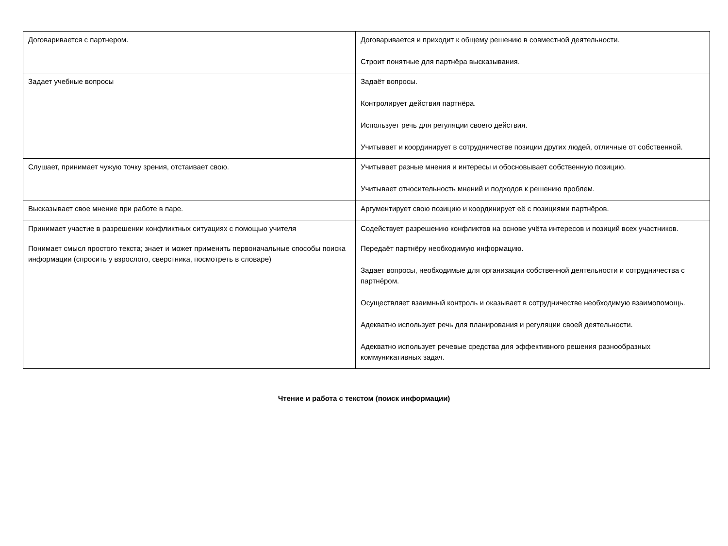| Договаривается с партнером. | Договаривается и приходит к общему решению в совместной деятельности. Строит понятные для партнёра высказывания. |
| Задает учебные вопросы | Задаёт вопросы. Контролирует действия партнёра. Использует речь для регуляции своего действия. Учитывает и координирует в сотрудничестве позиции других людей, отличные от собственной. |
| Слушает, принимает чужую точку зрения, отстаивает свою. | Учитывает разные мнения и интересы и обосновывает собственную позицию. Учитывает относительность мнений и подходов к решению проблем. |
| Высказывает свое мнение при работе в паре. | Аргументирует свою позицию и координирует её с позициями партнёров. |
| Принимает участие в разрешении конфликтных ситуациях с помощью учителя | Содействует разрешению конфликтов на основе учёта интересов и позиций всех участников. |
| Понимает смысл простого текста; знает и может применить первоначальные способы поиска информации (спросить у взрослого, сверстника, посмотреть в словаре) | Передаёт партнёру необходимую информацию. Задает вопросы, необходимые для организации собственной деятельности и сотрудничества с партнёром. Осуществляет взаимный контроль и оказывает в сотрудничестве необходимую взаимопомощь. Адекватно использует речь для планирования и регуляции своей деятельности. Адекватно использует речевые средства для эффективного решения разнообразных коммуникативных задач. |
Чтение и работа с текстом (поиск информации)